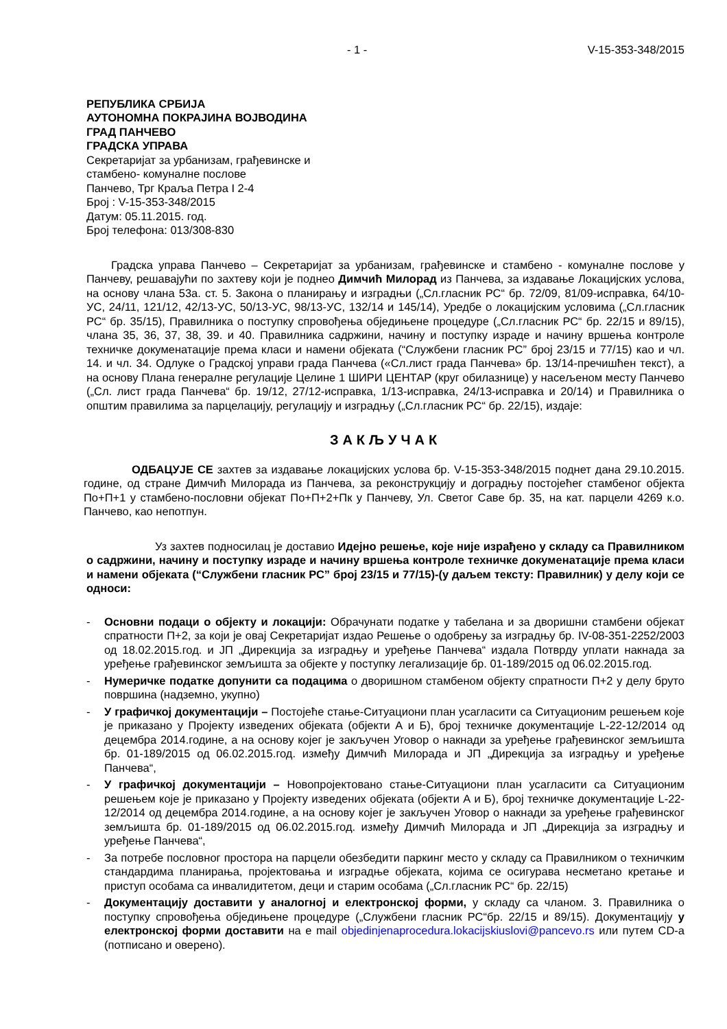- 1 - V-15-353-348/2015
РЕПУБЛИКА СРБИЈА
АУТОНОМНА ПОКРАЈИНА ВОЈВОДИНА
ГРАД ПАНЧЕВО
ГРАДСКА УПРАВА
Секретаријат за урбанизам, грађевинске и
стамбено- комуналне послове
Панчево, Трг Краља Петра I 2-4
Број : V-15-353-348/2015
Датум: 05.11.2015. год.
Број телефона: 013/308-830
Градска управа Панчево – Секретаријат за урбанизам, грађевинске и стамбено - комуналне послове у Панчеву, решавајући по захтеву који је поднео Димчић Милорад из Панчева, за издавање Локацијских услова, на основу члана 53а. ст. 5. Закона о планирању и изградњи („Сл.гласник РС“ бр. 72/09, 81/09-исправка, 64/10-УС, 24/11, 121/12, 42/13-УС, 50/13-УС, 98/13-УС, 132/14 и 145/14), Уредбе о локацијским условима („Сл.гласник РС“ бр. 35/15), Правилника о поступку спровођења обједињене процедуре („Сл.гласник РС“ бр. 22/15 и 89/15), члана 35, 36, 37, 38, 39. и 40. Правилника садржини, начину и поступку израде и начину вршења контроле техничке докуменатације према класи и намени објеката (“Службени гласник РС” број 23/15 и 77/15) као и чл. 14. и чл. 34. Одлуке о Градској управи града Панчева («Сл.лист града Панчева» бр. 13/14-пречишћен текст), а на основу Плана генералне регулације Целине 1 ШИРИ ЦЕНТАР (круг обилазнице) у насељеном месту Панчево („Сл. лист града Панчева“ бр. 19/12, 27/12-исправка, 1/13-исправка, 24/13-исправка и 20/14) и Правилника о општим правилима за парцелацију, регулацију и изградњу („Сл.гласник РС“ бр. 22/15), издаје:
ЗАКЉУЧАК
ОДБАЦУЈЕ СЕ захтев за издавање локацијских услова бр. V-15-353-348/2015 поднет дана 29.10.2015. године, од стране Димчић Милорада из Панчева, за реконструкцију и доградњу постојећег стамбеног објекта По+П+1 у стамбено-пословни објекат По+П+2+Пк у Панчеву, Ул. Светог Саве бр. 35, на кат. парцели 4269 к.о. Панчево, као непотпун.
Уз захтев подносилац је доставио Идејно решење, које није израђено у складу са Правилником о садржини, начину и поступку израде и начину вршења контроле техничке докуменатације према класи и намени објеката (“Службени гласник РС” број 23/15 и 77/15)-(у даљем тексту: Правилник) у делу који се односи:
- Основни подаци о објекту и локацији: Обрачунати податке у табелана и за дворишни стамбени објекат спратности П+2, за који је овај Секретаријат издао Решење о одобрењу за изградњу бр. IV-08-351-2252/2003 од 18.02.2015.год. и ЈП „Дирекција за изградњу и уређење Панчева“ издала Потврду уплати накнада за уређење грађевинског земљишта за објекте у поступку легализације бр. 01-189/2015 од 06.02.2015.год.
- Нумеричке податке допунити са подацима о дворишном стамбеном објекту спратности П+2 у делу бруто површина (надземно, укупно)
- У графичкој документацији – Постојеће стање-Ситуациони план усагласити са Ситуационим решењем које је приказано у Пројекту изведених објеката (објекти А и Б), број техничке документације L-22-12/2014 од децембра 2014.године, а на основу којег је закључен Уговор о накнади за уређење грађевинског земљишта бр. 01-189/2015 од 06.02.2015.год. између Димчић Милорада и ЈП „Дирекција за изградњу и уређење Панчева“,
- У графичкој документацији – Новопројектовано стање-Ситуациони план усагласити са Ситуационим решењем које је приказано у Пројекту изведених објеката (објекти А и Б), број техничке документације L-22-12/2014 од децембра 2014.године, а на основу којег је закључен Уговор о накнади за уређење грађевинског земљишта бр. 01-189/2015 од 06.02.2015.год. између Димчић Милорада и ЈП „Дирекција за изградњу и уређење Панчева“,
- За потребе пословног простора на парцели обезбедити паркинг место у складу са Правилником о техничким стандардима планирања, пројектовања и изградње објеката, којима се осигурава несметано кретање и приступ особама са инвалидитетом, деци и старим особама („Сл.гласник РС“ бр. 22/15)
- Документацију доставити у аналогној и електронској форми, у складу са чланом. 3. Правилника о поступку спровођења обједињене процедуре („Службени гласник РС“бр. 22/15 и 89/15). Документацију у електронској форми доставити на е mail objedinjenaprocedura.lokacijskiuslovi@pancevo.rs или путем CD-a (потписано и оверено).